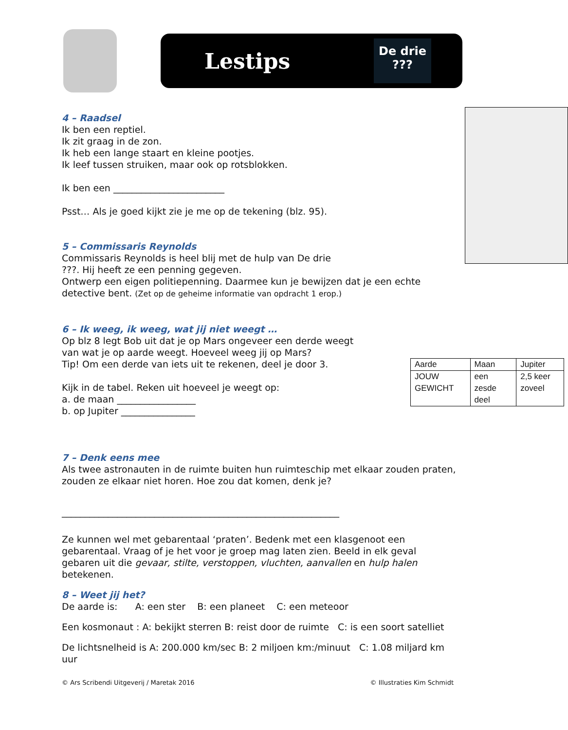Lestips
De drie
???
4 – Raadsel
Ik ben een reptiel.
Ik zit graag in de zon.
Ik heb een lange staart en kleine pootjes.
Ik leef tussen struiken, maar ook op rotsblokken.
Ik ben een ________________________
Psst… Als je goed kijkt zie je me op de tekening (blz. 95).
5 – Commissaris Reynolds
Commissaris Reynolds is heel blij met de hulp van De drie
???. Hij heeft ze een penning gegeven.
Ontwerp een eigen politiepenning. Daarmee kun je bewijzen dat je een echte detective bent. (Zet op de geheime informatie van opdracht 1 erop.)
6 – Ik weeg, ik weeg, wat jij niet weegt …
| Aarde | Maan | Jupiter |
| JOUW GEWICHT | een zesde deel | 2,5 keer zoveel |
Op blz 8 legt Bob uit dat je op Mars ongeveer een derde weegt
van wat je op aarde weegt. Hoeveel weeg jij op Mars?
Tip! Om een derde van iets uit te rekenen, deel je door 3.
Kijk in de tabel. Reken uit hoeveel je weegt op:
a. de maan _________________
b. op Jupiter ________________
7 – Denk eens mee
Als twee astronauten in de ruimte buiten hun ruimteschip met elkaar zouden praten, zouden ze elkaar niet horen. Hoe zou dat komen, denk je?
____________________________________________________________
Ze kunnen wel met gebarentaal ‘praten’. Bedenk met een klasgenoot een gebarentaal. Vraag of je het voor je groep mag laten zien. Beeld in elk geval gebaren uit die gevaar, stilte, verstoppen, vluchten, aanvallen en hulp halen betekenen.
8 – Weet jij het?
De aarde is: A: een ster B: een planeet C: een meteoor
Een kosmonaut : A: bekijkt sterren B: reist door de ruimte C: is een soort satelliet
De lichtsnelheid is A: 200.000 km/sec B: 2 miljoen km:/minuut C: 1.08 miljard km uur
© Ars Scribendi Uitgeverij / Maretak 2016 © Illustraties Kim Schmidt